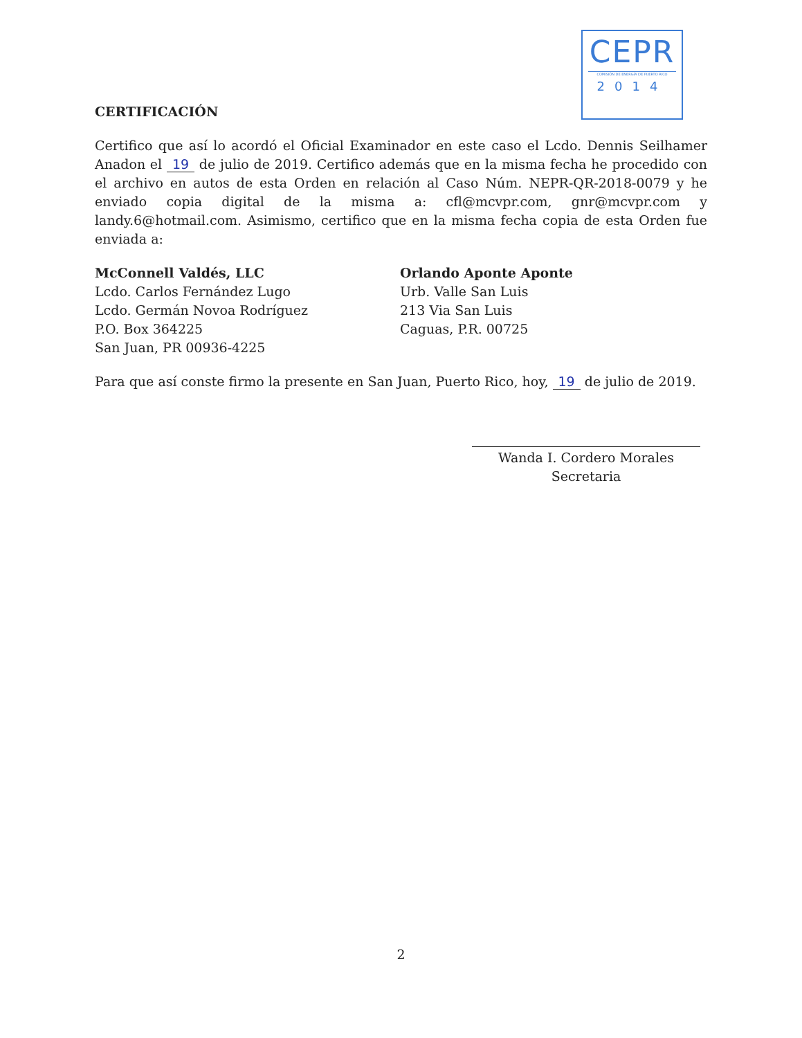CEPR
COMISIÓN DE ENERGÍA DE PUERTO RICO
2014
CERTIFICACIÓN
Certifico que así lo acordó el Oficial Examinador en este caso el Lcdo. Dennis Seilhamer Anadon el 19 de julio de 2019. Certifico además que en la misma fecha he procedido con el archivo en autos de esta Orden en relación al Caso Núm. NEPR-QR-2018-0079 y he enviado copia digital de la misma a: cfl@mcvpr.com, gnr@mcvpr.com y landy.6@hotmail.com. Asimismo, certifico que en la misma fecha copia de esta Orden fue enviada a:
McConnell Valdés, LLC
Lcdo. Carlos Fernández Lugo
Lcdo. Germán Novoa Rodríguez
P.O. Box 364225
San Juan, PR 00936-4225
Orlando Aponte Aponte
Urb. Valle San Luis
213 Via San Luis
Caguas, P.R. 00725
Para que así conste firmo la presente en San Juan, Puerto Rico, hoy, 19 de julio de 2019.
Wanda I. Cordero Morales
Secretaria
2